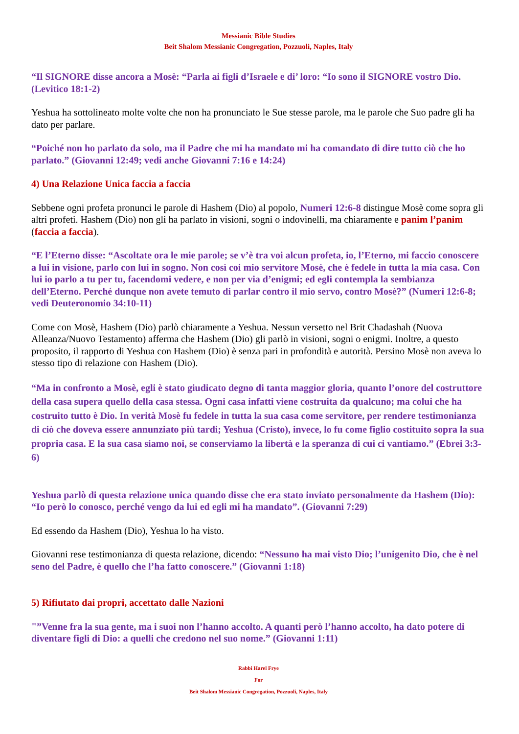Messianic Bible Studies
Beit Shalom Messianic Congregation, Pozzuoli, Naples, Italy
“Il SIGNORE disse ancora a Mosè: “Parla ai figli d’Israele e di’ loro: “Io sono il SIGNORE vostro Dio. (Levitico 18:1-2)
Yeshua ha sottolineato molte volte che non ha pronunciato le Sue stesse parole, ma le parole che Suo padre gli ha dato per parlare.
“Poiché non ho parlato da solo, ma il Padre che mi ha mandato mi ha comandato di dire tutto ciò che ho parlato.” (Giovanni 12:49; vedi anche Giovanni 7:16 e 14:24)
4) Una Relazione Unica faccia a faccia
Sebbene ogni profeta pronunci le parole di Hashem (Dio) al popolo, Numeri 12:6-8 distingue Mosè come sopra gli altri profeti. Hashem (Dio) non gli ha parlato in visioni, sogni o indovinelli, ma chiaramente e panim l’panim (faccia a faccia).
“E l’Eterno disse: “Ascoltate ora le mie parole; se v’è tra voi alcun profeta, io, l’Eterno, mi faccio conoscere a lui in visione, parlo con lui in sogno. Non così coi mio servitore Mosè, che è fedele in tutta la mia casa. Con lui io parlo a tu per tu, facendomi vedere, e non per via d’enigmi; ed egli contempla la sembianza dell’Eterno. Perché dunque non avete temuto di parlar contro il mio servo, contro Mosè?” (Numeri 12:6-8; vedi Deuteronomio 34:10-11)
Come con Mosè, Hashem (Dio) parlò chiaramente a Yeshua. Nessun versetto nel Brit Chadashah (Nuova Alleanza/Nuovo Testamento) afferma che Hashem (Dio) gli parlò in visioni, sogni o enigmi. Inoltre, a questo proposito, il rapporto di Yeshua con Hashem (Dio) è senza pari in profondità e autorità. Persino Mosè non aveva lo stesso tipo di relazione con Hashem (Dio).
“Ma in confronto a Mosè, egli è stato giudicato degno di tanta maggior gloria, quanto l’onore del costruttore della casa supera quello della casa stessa. Ogni casa infatti viene costruita da qualcuno; ma colui che ha costruito tutto è Dio. In verità Mosè fu fedele in tutta la sua casa come servitore, per rendere testimonianza di ciò che doveva essere annunziato più tardi; Yeshua (Cristo), invece, lo fu come figlio costituito sopra la sua propria casa. E la sua casa siamo noi, se conserviamo la libertà e la speranza di cui ci vantiamo.” (Ebrei 3:3-6)
Yeshua parlò di questa relazione unica quando disse che era stato inviato personalmente da Hashem (Dio): “Io però lo conosco, perché vengo da lui ed egli mi ha mandato”. (Giovanni 7:29)
Ed essendo da Hashem (Dio), Yeshua lo ha visto.
Giovanni rese testimonianza di questa relazione, dicendo: “Nessuno ha mai visto Dio; l’unigenito Dio, che è nel seno del Padre, è quello che l’ha fatto conoscere.” (Giovanni 1:18)
5) Rifiutato dai propri, accettato dalle Nazioni
"”Venne fra la sua gente, ma i suoi non l’hanno accolto. A quanti però l’hanno accolto, ha dato potere di diventare figli di Dio: a quelli che credono nel suo nome.” (Giovanni 1:11)
Rabbi Harel Frye
For
Beit Shalom Messianic Congregation, Pozzuoli, Naples, Italy